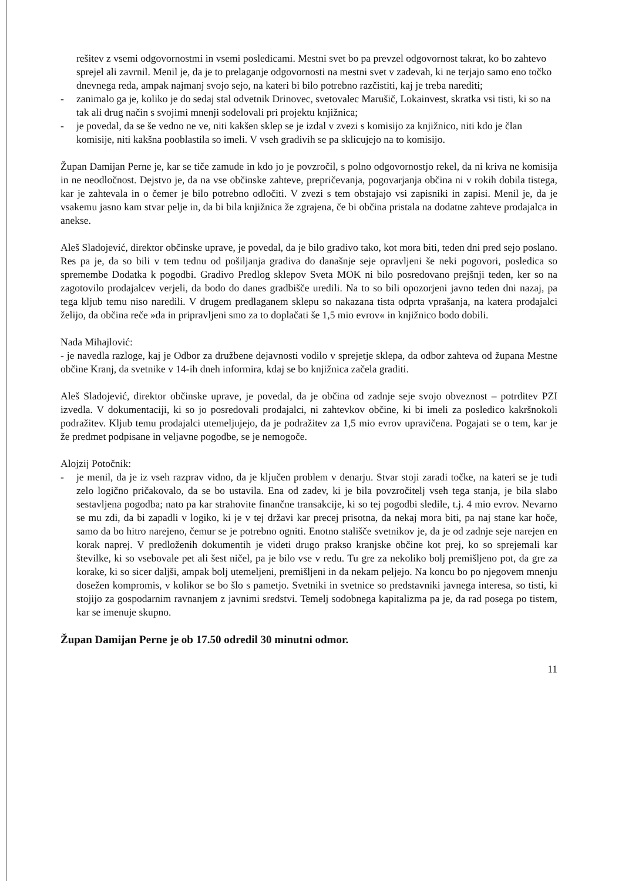rešitev z vsemi odgovornostmi in vsemi posledicami. Mestni svet bo pa prevzel odgovornost takrat, ko bo zahtevo sprejel ali zavrnil. Menil je, da je to prelaganje odgovornosti na mestni svet v zadevah, ki ne terjajo samo eno točko dnevnega reda, ampak najmanj svojo sejo, na kateri bi bilo potrebno razčistiti, kaj je treba narediti;
- zanimalo ga je, koliko je do sedaj stal odvetnik Drinovec, svetovalec Marušič, Lokainvest, skratka vsi tisti, ki so na tak ali drug način s svojimi mnenji sodelovali pri projektu knjižnica;
- je povedal, da se še vedno ne ve, niti kakšen sklep se je izdal v zvezi s komisijo za knjižnico, niti kdo je član komisije, niti kakšna pooblastila so imeli. V vseh gradivih se pa sklicujejo na to komisijo.
Župan Damijan Perne je, kar se tiče zamude in kdo jo je povzročil, s polno odgovornostjo rekel, da ni kriva ne komisija in ne neodločnost. Dejstvo je, da na vse občinske zahteve, prepričevanja, pogovarjanja občina ni v rokih dobila tistega, kar je zahtevala in o čemer je bilo potrebno odločiti. V zvezi s tem obstajajo vsi zapisniki in zapisi. Menil je, da je vsakemu jasno kam stvar pelje in, da bi bila knjižnica že zgrajena, če bi občina pristala na dodatne zahteve prodajalca in anekse.
Aleš Sladojević, direktor občinske uprave, je povedal, da je bilo gradivo tako, kot mora biti, teden dni pred sejo poslano. Res pa je, da so bili v tem tednu od pošiljanja gradiva do današnje seje opravljeni še neki pogovori, posledica so spremembe Dodatka k pogodbi. Gradivo Predlog sklepov Sveta MOK ni bilo posredovano prejšnji teden, ker so na zagotovilo prodajalcev verjeli, da bodo do danes gradbišče uredili. Na to so bili opozorjeni javno teden dni nazaj, pa tega kljub temu niso naredili. V drugem predlaganem sklepu so nakazana tista odprta vprašanja, na katera prodajalci želijo, da občina reče »da in pripravljeni smo za to doplačati še 1,5 mio evrov« in knjižnico bodo dobili.
Nada Mihajlović:
- je navedla razloge, kaj je Odbor za družbene dejavnosti vodilo v sprejetje sklepa, da odbor zahteva od župana Mestne občine Kranj, da svetnike v 14-ih dneh informira, kdaj se bo knjižnica začela graditi.
Aleš Sladojević, direktor občinske uprave, je povedal, da je občina od zadnje seje svojo obveznost – potrditev PZI izvedla. V dokumentaciji, ki so jo posredovali prodajalci, ni zahtevkov občine, ki bi imeli za posledico kakršnokoli podražitev. Kljub temu prodajalci utemeljujejo, da je podražitev za 1,5 mio evrov upravičena. Pogajati se o tem, kar je že predmet podpisane in veljavne pogodbe, se je nemogoče.
Alojzij Potočnik:
- je menil, da je iz vseh razprav vidno, da je ključen problem v denarju. Stvar stoji zaradi točke, na kateri se je tudi zelo logično pričakovalo, da se bo ustavila. Ena od zadev, ki je bila povzročitelj vseh tega stanja, je bila slabo sestavljena pogodba; nato pa kar strahovite finančne transakcije, ki so tej pogodbi sledile, t.j. 4 mio evrov. Nevarno se mu zdi, da bi zapadli v logiko, ki je v tej državi kar precej prisotna, da nekaj mora biti, pa naj stane kar hoče, samo da bo hitro narejeno, čemur se je potrebno ogniti. Enotno stališče svetnikov je, da je od zadnje seje narejen en korak naprej. V predloženih dokumentih je videti drugo prakso kranjske občine kot prej, ko so sprejemali kar številke, ki so vsebovale pet ali šest ničel, pa je bilo vse v redu. Tu gre za nekoliko bolj premišljeno pot, da gre za korake, ki so sicer daljši, ampak bolj utemeljeni, premišljeni in da nekam peljejo. Na koncu bo po njegovem mnenju dosežen kompromis, v kolikor se bo šlo s pametjo. Svetniki in svetnice so predstavniki javnega interesa, so tisti, ki stojijo za gospodarnim ravnanjem z javnimi sredstvi. Temelj sodobnega kapitalizma pa je, da rad posega po tistem, kar se imenuje skupno.
Župan Damijan Perne je ob 17.50 odredil 30 minutni odmor.
11